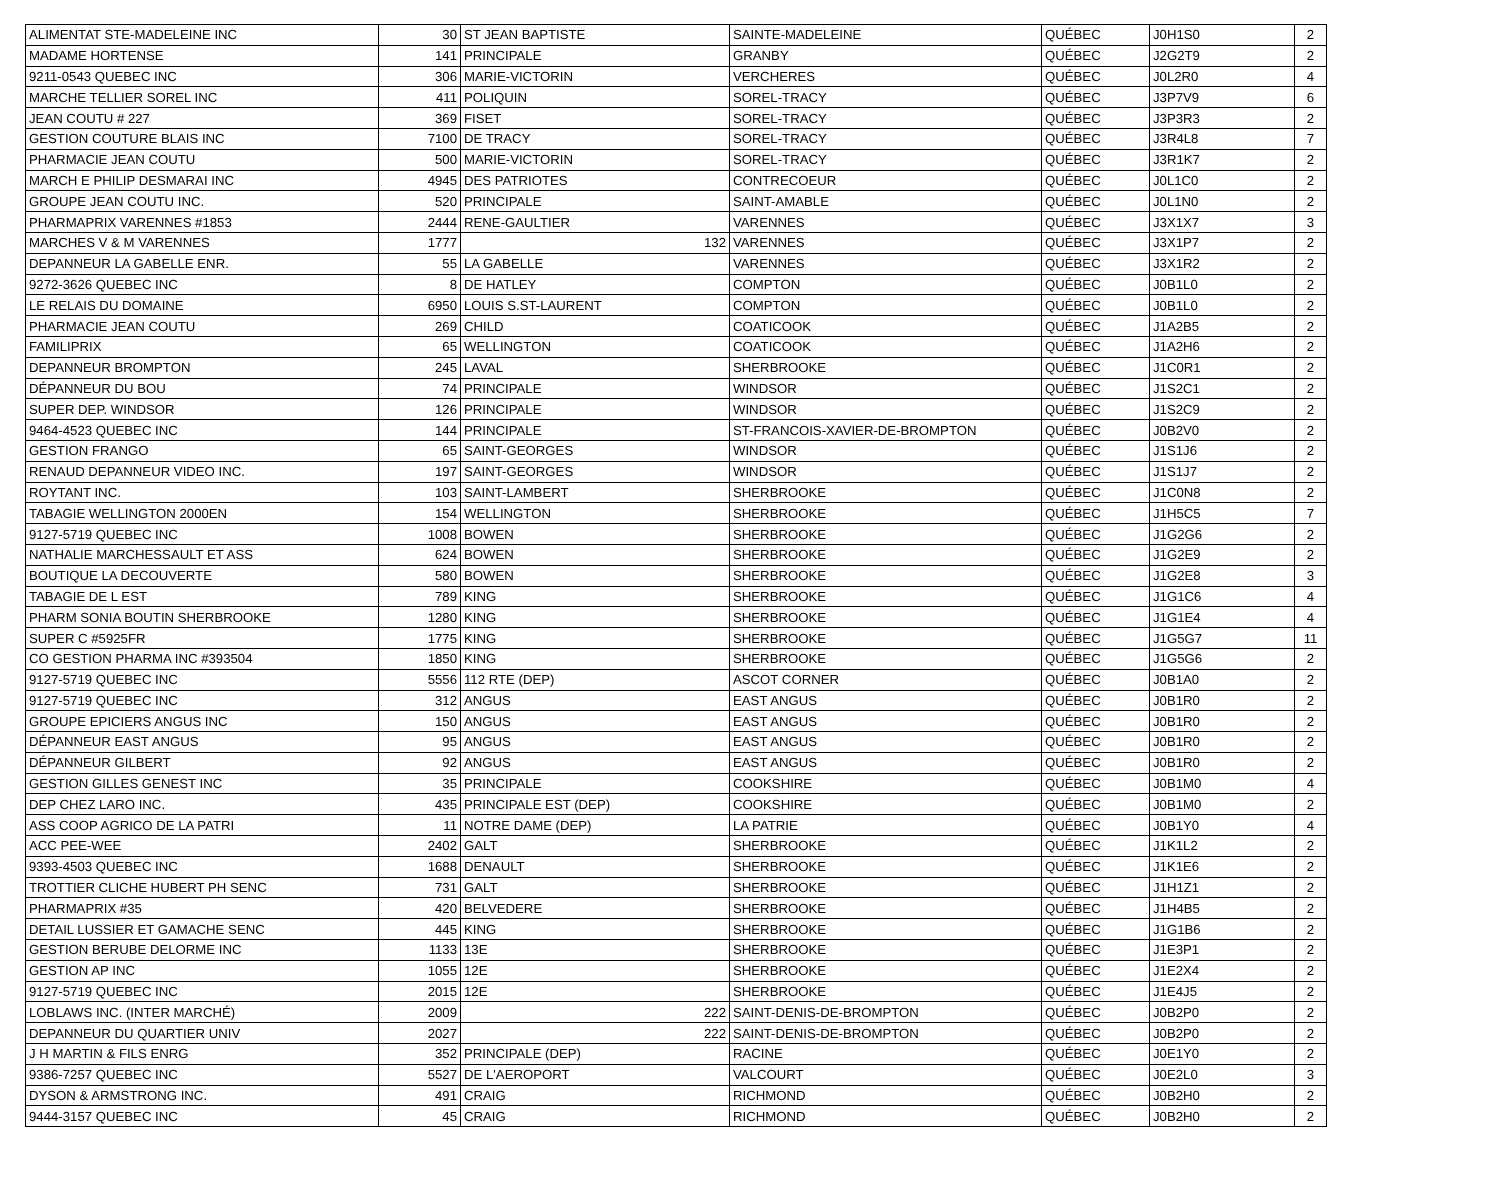| ALIMENTAT STE-MADELEINE INC | 30 | ST JEAN BAPTISTE | SAINTE-MADELEINE | QUÉBEC | J0H1S0 | 2 |
| MADAME HORTENSE | 141 | PRINCIPALE | GRANBY | QUÉBEC | J2G2T9 | 2 |
| 9211-0543 QUEBEC INC | 306 | MARIE-VICTORIN | VERCHERES | QUÉBEC | J0L2R0 | 4 |
| MARCHE TELLIER SOREL INC | 411 | POLIQUIN | SOREL-TRACY | QUÉBEC | J3P7V9 | 6 |
| JEAN COUTU # 227 | 369 | FISET | SOREL-TRACY | QUÉBEC | J3P3R3 | 2 |
| GESTION COUTURE BLAIS INC | 7100 | DE TRACY | SOREL-TRACY | QUÉBEC | J3R4L8 | 7 |
| PHARMACIE JEAN COUTU | 500 | MARIE-VICTORIN | SOREL-TRACY | QUÉBEC | J3R1K7 | 2 |
| MARCH E PHILIP DESMARAI INC | 4945 | DES PATRIOTES | CONTRECOEUR | QUÉBEC | J0L1C0 | 2 |
| GROUPE JEAN COUTU INC. | 520 | PRINCIPALE | SAINT-AMABLE | QUÉBEC | J0L1N0 | 2 |
| PHARMAPRIX VARENNES #1853 | 2444 | RENE-GAULTIER | VARENNES | QUÉBEC | J3X1X7 | 3 |
| MARCHES V & M VARENNES | 1777 | 132 | VARENNES | QUÉBEC | J3X1P7 | 2 |
| DEPANNEUR LA GABELLE ENR. | 55 | LA GABELLE | VARENNES | QUÉBEC | J3X1R2 | 2 |
| 9272-3626 QUEBEC INC | 8 | DE HATLEY | COMPTON | QUÉBEC | J0B1L0 | 2 |
| LE RELAIS DU DOMAINE | 6950 | LOUIS S.ST-LAURENT | COMPTON | QUÉBEC | J0B1L0 | 2 |
| PHARMACIE JEAN COUTU | 269 | CHILD | COATICOOK | QUÉBEC | J1A2B5 | 2 |
| FAMILIPRIX | 65 | WELLINGTON | COATICOOK | QUÉBEC | J1A2H6 | 2 |
| DEPANNEUR BROMPTON | 245 | LAVAL | SHERBROOKE | QUÉBEC | J1C0R1 | 2 |
| DÉPANNEUR DU BOU | 74 | PRINCIPALE | WINDSOR | QUÉBEC | J1S2C1 | 2 |
| SUPER DEP. WINDSOR | 126 | PRINCIPALE | WINDSOR | QUÉBEC | J1S2C9 | 2 |
| 9464-4523 QUEBEC INC | 144 | PRINCIPALE | ST-FRANCOIS-XAVIER-DE-BROMPTON | QUÉBEC | J0B2V0 | 2 |
| GESTION FRANGO | 65 | SAINT-GEORGES | WINDSOR | QUÉBEC | J1S1J6 | 2 |
| RENAUD DEPANNEUR VIDEO INC. | 197 | SAINT-GEORGES | WINDSOR | QUÉBEC | J1S1J7 | 2 |
| ROYTANT INC. | 103 | SAINT-LAMBERT | SHERBROOKE | QUÉBEC | J1C0N8 | 2 |
| TABAGIE WELLINGTON 2000EN | 154 | WELLINGTON | SHERBROOKE | QUÉBEC | J1H5C5 | 7 |
| 9127-5719 QUEBEC INC | 1008 | BOWEN | SHERBROOKE | QUÉBEC | J1G2G6 | 2 |
| NATHALIE MARCHESSAULT ET ASS | 624 | BOWEN | SHERBROOKE | QUÉBEC | J1G2E9 | 2 |
| BOUTIQUE LA DECOUVERTE | 580 | BOWEN | SHERBROOKE | QUÉBEC | J1G2E8 | 3 |
| TABAGIE DE L EST | 789 | KING | SHERBROOKE | QUÉBEC | J1G1C6 | 4 |
| PHARM SONIA BOUTIN SHERBROOKE | 1280 | KING | SHERBROOKE | QUÉBEC | J1G1E4 | 4 |
| SUPER C #5925FR | 1775 | KING | SHERBROOKE | QUÉBEC | J1G5G7 | 11 |
| CO GESTION PHARMA INC #393504 | 1850 | KING | SHERBROOKE | QUÉBEC | J1G5G6 | 2 |
| 9127-5719 QUEBEC INC | 5556 | 112 RTE (DEP) | ASCOT CORNER | QUÉBEC | J0B1A0 | 2 |
| 9127-5719 QUEBEC INC | 312 | ANGUS | EAST ANGUS | QUÉBEC | J0B1R0 | 2 |
| GROUPE EPICIERS ANGUS INC | 150 | ANGUS | EAST ANGUS | QUÉBEC | J0B1R0 | 2 |
| DÉPANNEUR EAST ANGUS | 95 | ANGUS | EAST ANGUS | QUÉBEC | J0B1R0 | 2 |
| DÉPANNEUR GILBERT | 92 | ANGUS | EAST ANGUS | QUÉBEC | J0B1R0 | 2 |
| GESTION GILLES GENEST INC | 35 | PRINCIPALE | COOKSHIRE | QUÉBEC | J0B1M0 | 4 |
| DEP CHEZ LARO INC. | 435 | PRINCIPALE EST (DEP) | COOKSHIRE | QUÉBEC | J0B1M0 | 2 |
| ASS COOP AGRICO DE LA PATRI | 11 | NOTRE DAME (DEP) | LA PATRIE | QUÉBEC | J0B1Y0 | 4 |
| ACC PEE-WEE | 2402 | GALT | SHERBROOKE | QUÉBEC | J1K1L2 | 2 |
| 9393-4503 QUEBEC INC | 1688 | DENAULT | SHERBROOKE | QUÉBEC | J1K1E6 | 2 |
| TROTTIER CLICHE HUBERT PH SENC | 731 | GALT | SHERBROOKE | QUÉBEC | J1H1Z1 | 2 |
| PHARMAPRIX #35 | 420 | BELVEDERE | SHERBROOKE | QUÉBEC | J1H4B5 | 2 |
| DETAIL LUSSIER ET GAMACHE SENC | 445 | KING | SHERBROOKE | QUÉBEC | J1G1B6 | 2 |
| GESTION BERUBE DELORME INC | 1133 | 13E | SHERBROOKE | QUÉBEC | J1E3P1 | 2 |
| GESTION AP INC | 1055 | 12E | SHERBROOKE | QUÉBEC | J1E2X4 | 2 |
| 9127-5719 QUEBEC INC | 2015 | 12E | SHERBROOKE | QUÉBEC | J1E4J5 | 2 |
| LOBLAWS INC. (INTER MARCHÉ) | 2009 | 222 | SAINT-DENIS-DE-BROMPTON | QUÉBEC | J0B2P0 | 2 |
| DEPANNEUR DU QUARTIER UNIV | 2027 | 222 | SAINT-DENIS-DE-BROMPTON | QUÉBEC | J0B2P0 | 2 |
| J H MARTIN & FILS ENRG | 352 | PRINCIPALE (DEP) | RACINE | QUÉBEC | J0E1Y0 | 2 |
| 9386-7257 QUEBEC INC | 5527 | DE L'AEROPORT | VALCOURT | QUÉBEC | J0E2L0 | 3 |
| DYSON & ARMSTRONG INC. | 491 | CRAIG | RICHMOND | QUÉBEC | J0B2H0 | 2 |
| 9444-3157 QUEBEC INC | 45 | CRAIG | RICHMOND | QUÉBEC | J0B2H0 | 2 |